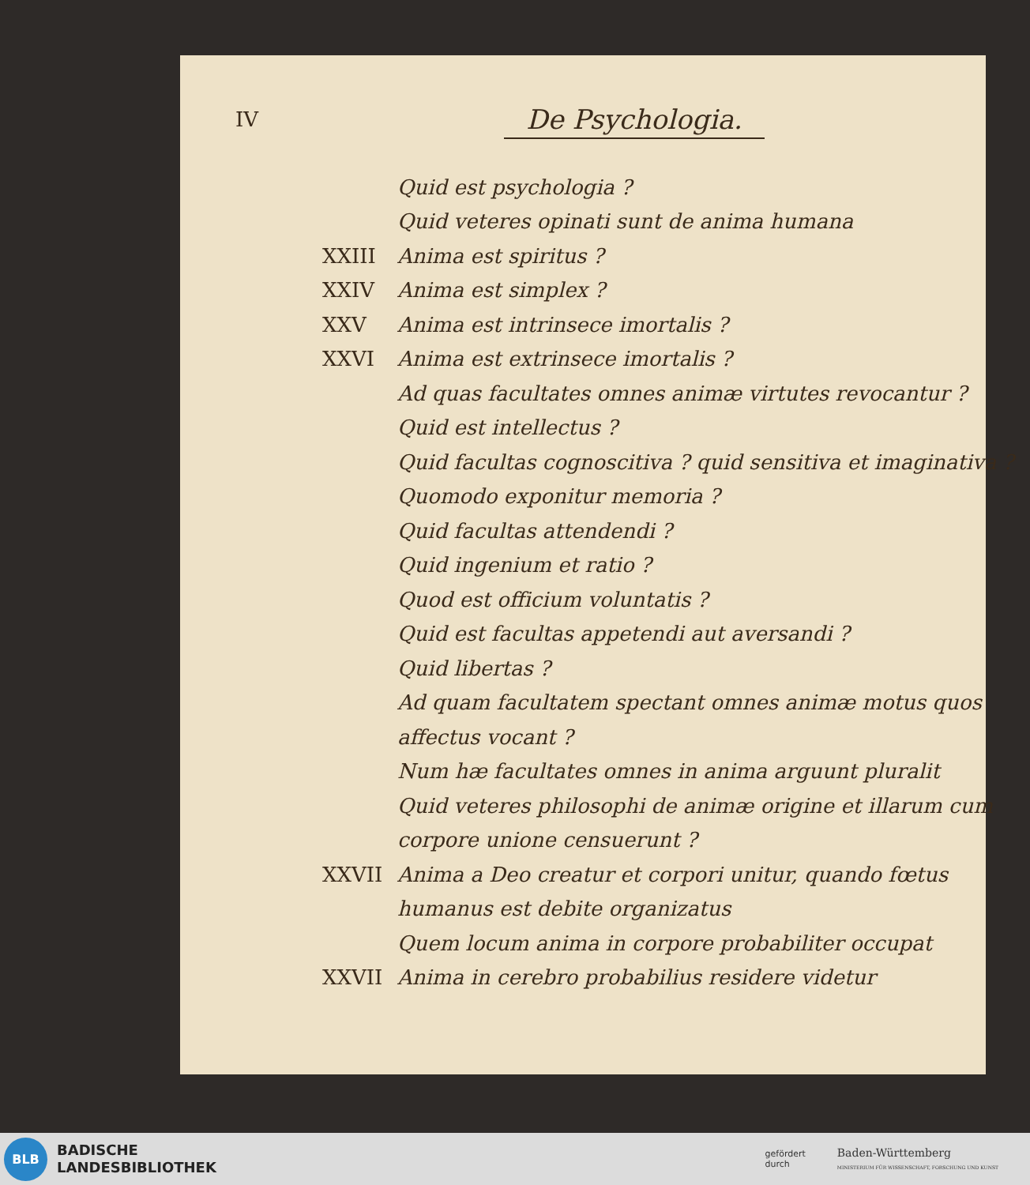IV
De Psychologia.
Quid est psychologia ?
Quid veteres opinati sunt de anima humana
XXIII Anima est spiritus ?
XXIV Anima est simplex ?
XXV Anima est intrinsece imortalis ?
XXVI Anima est extrinsece imortalis ?
Ad quas facultates omnes animæ virtutes revocantur ?
Quid est intellectus ?
Quid facultas cognoscitiva ? quid sensitiva et imaginativa ?
Quomodo exponitur memoria ?
Quid facultas attendendi ?
Quid ingenium et ratio ?
Quod est officium voluntatis ?
Quid est facultas appetendi aut aversandi ?
Quid libertas ?
Ad quam facultatem spectant omnes animæ motus quos affectus vocant ?
Num hæ facultates omnes in anima arguunt pluralit
Quid veteres philosophi de animæ origine et illarum cum corpore unione censuerunt ?
XXVII Anima a Deo creatur et corpori unitur, quando fœtus humanus est debite organizatus
Quem locum anima in corpore probabiliter occupat
XXVII Anima in cerebro probabilius residere videtur
BLB
BADISCHE
LANDESBIBLIOTHEK
gefördert
durch Baden-Württemberg
MINISTERIUM FÜR WISSENSCHAFT, FORSCHUNG UND KUNST